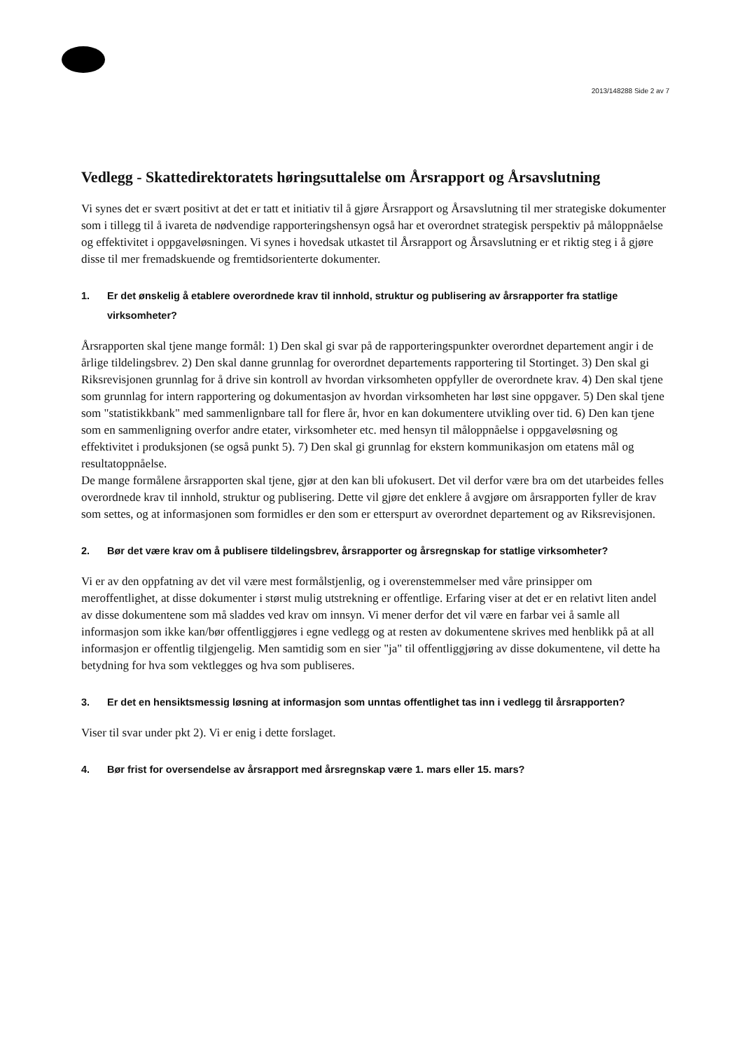2013/148288 Side 2 av 7
Vedlegg - Skattedirektoratets høringsuttalelse om Årsrapport og Årsavslutning
Vi synes det er svært positivt at det er tatt et initiativ til å gjøre Årsrapport og Årsavslutning til mer strategiske dokumenter som i tillegg til å ivareta de nødvendige rapporteringshensyn også har et overordnet strategisk perspektiv på måloppnåelse og effektivitet i oppgaveløsningen. Vi synes i hovedsak utkastet til Årsrapport og Årsavslutning er et riktig steg i å gjøre disse til mer fremadskuende og fremtidsorienterte dokumenter.
1. Er det ønskelig å etablere overordnede krav til innhold, struktur og publisering av årsrapporter fra statlige virksomheter?
Årsrapporten skal tjene mange formål: 1) Den skal gi svar på de rapporteringspunkter overordnet departement angir i de årlige tildelingsbrev. 2) Den skal danne grunnlag for overordnet departements rapportering til Stortinget. 3) Den skal gi Riksrevisjonen grunnlag for å drive sin kontroll av hvordan virksomheten oppfyller de overordnete krav. 4) Den skal tjene som grunnlag for intern rapportering og dokumentasjon av hvordan virksomheten har løst sine oppgaver. 5) Den skal tjene som "statistikkbank" med sammenlignbare tall for flere år, hvor en kan dokumentere utvikling over tid. 6) Den kan tjene som en sammenligning overfor andre etater, virksomheter etc. med hensyn til måloppnåelse i oppgaveløsning og effektivitet i produksjonen (se også punkt 5). 7) Den skal gi grunnlag for ekstern kommunikasjon om etatens mål og resultatoppnåelse.
De mange formålene årsrapporten skal tjene, gjør at den kan bli ufokusert. Det vil derfor være bra om det utarbeides felles overordnede krav til innhold, struktur og publisering. Dette vil gjøre det enklere å avgjøre om årsrapporten fyller de krav som settes, og at informasjonen som formidles er den som er etterspurt av overordnet departement og av Riksrevisjonen.
2. Bør det være krav om å publisere tildelingsbrev, årsrapporter og årsregnskap for statlige virksomheter?
Vi er av den oppfatning av det vil være mest formålstjenlig, og i overenstemmelser med våre prinsipper om meroffentlighet, at disse dokumenter i størst mulig utstrekning er offentlige. Erfaring viser at det er en relativt liten andel av disse dokumentene som må sladdes ved krav om innsyn. Vi mener derfor det vil være en farbar vei å samle all informasjon som ikke kan/bør offentliggjøres i egne vedlegg og at resten av dokumentene skrives med henblikk på at all informasjon er offentlig tilgjengelig. Men samtidig som en sier "ja" til offentliggjøring av disse dokumentene, vil dette ha betydning for hva som vektlegges og hva som publiseres.
3. Er det en hensiktsmessig løsning at informasjon som unntas offentlighet tas inn i vedlegg til årsrapporten?
Viser til svar under pkt 2). Vi er enig i dette forslaget.
4. Bør frist for oversendelse av årsrapport med årsregnskap være 1. mars eller 15. mars?